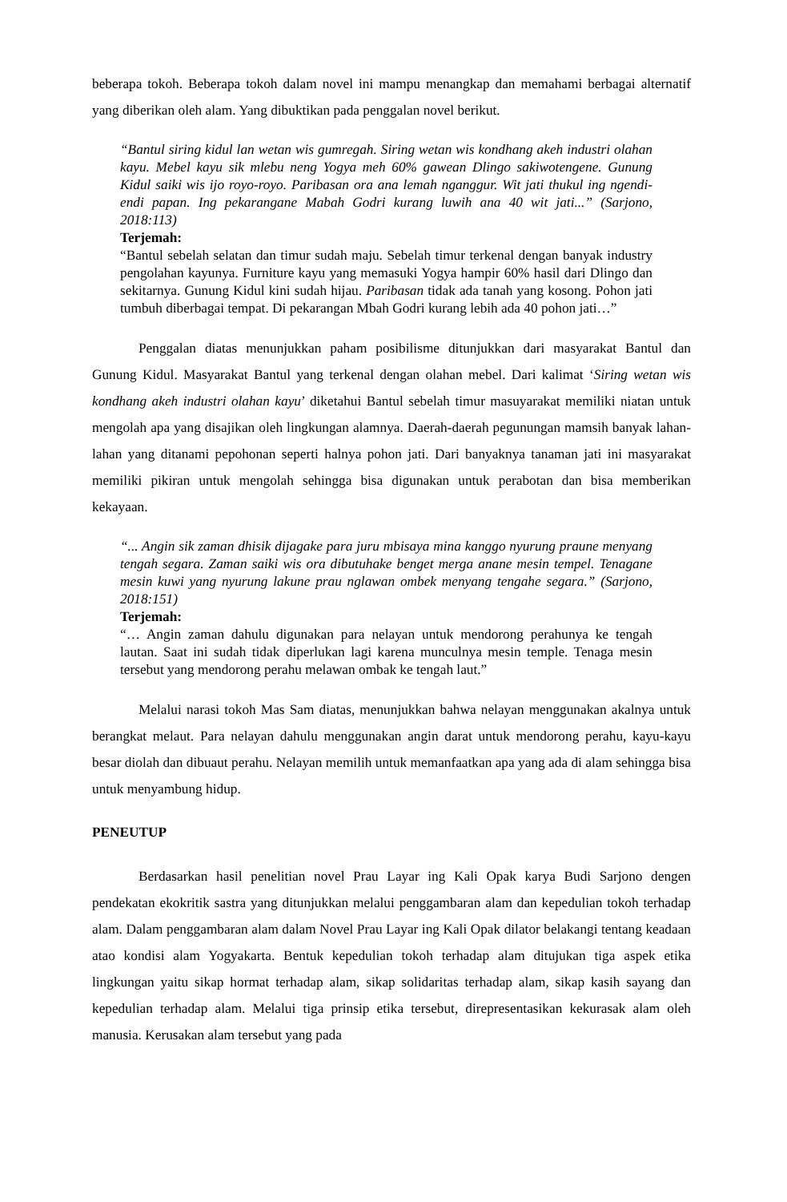beberapa tokoh. Beberapa tokoh dalam novel ini mampu menangkap dan memahami berbagai alternatif yang diberikan oleh alam. Yang dibuktikan pada penggalan novel berikut.
“Bantul siring kidul lan wetan wis gumregah. Siring wetan wis kondhang akeh industri olahan kayu. Mebel kayu sik mlebu neng Yogya meh 60% gawean Dlingo sakiwotengene. Gunung Kidul saiki wis ijo royo-royo. Paribasan ora ana lemah nganggur. Wit jati thukul ing ngendi-endi papan. Ing pekarangane Mabah Godri kurang luwih ana 40 wit jati...” (Sarjono, 2018:113)
Terjemah:
“Bantul sebelah selatan dan timur sudah maju. Sebelah timur terkenal dengan banyak industry pengolahan kayunya. Furniture kayu yang memasuki Yogya hampir 60% hasil dari Dlingo dan sekitarnya. Gunung Kidul kini sudah hijau. Paribasan tidak ada tanah yang kosong. Pohon jati tumbuh diberbagai tempat. Di pekarangan Mbah Godri kurang lebih ada 40 pohon jati…”
Penggalan diatas menunjukkan paham posibilisme ditunjukkan dari masyarakat Bantul dan Gunung Kidul. Masyarakat Bantul yang terkenal dengan olahan mebel. Dari kalimat ‘Siring wetan wis kondhang akeh industri olahan kayu’ diketahui Bantul sebelah timur masuyarakat memiliki niatan untuk mengolah apa yang disajikan oleh lingkungan alamnya. Daerah-daerah pegunungan mamsih banyak lahan-lahan yang ditanami pepohonan seperti halnya pohon jati. Dari banyaknya tanaman jati ini masyarakat memiliki pikiran untuk mengolah sehingga bisa digunakan untuk perabotan dan bisa memberikan kekayaan.
“... Angin sik zaman dhisik dijagake para juru mbisaya mina kanggo nyurung praune menyang tengah segara. Zaman saiki wis ora dibutuhake benget merga anane mesin tempel. Tenagane mesin kuwi yang nyurung lakune prau nglawan ombek menyang tengahe segara.” (Sarjono, 2018:151)
Terjemah:
“… Angin zaman dahulu digunakan para nelayan untuk mendorong perahunya ke tengah lautan. Saat ini sudah tidak diperlukan lagi karena munculnya mesin temple. Tenaga mesin tersebut yang mendorong perahu melawan ombak ke tengah laut.”
Melalui narasi tokoh Mas Sam diatas, menunjukkan bahwa nelayan menggunakan akalnya untuk berangkat melaut. Para nelayan dahulu menggunakan angin darat untuk mendorong perahu, kayu-kayu besar diolah dan dibuaut perahu. Nelayan memilih untuk memanfaatkan apa yang ada di alam sehingga bisa untuk menyambung hidup.
PENEUTUP
Berdasarkan hasil penelitian novel Prau Layar ing Kali Opak karya Budi Sarjono dengen pendekatan ekokritik sastra yang ditunjukkan melalui penggambaran alam dan kepedulian tokoh terhadap alam. Dalam penggambaran alam dalam Novel Prau Layar ing Kali Opak dilator belakangi tentang keadaan atao kondisi alam Yogyakarta. Bentuk kepedulian tokoh terhadap alam ditujukan tiga aspek etika lingkungan yaitu sikap hormat terhadap alam, sikap solidaritas terhadap alam, sikap kasih sayang dan kepedulian terhadap alam. Melalui tiga prinsip etika tersebut, direpresentasikan kekurasak alam oleh manusia. Kerusakan alam tersebut yang pada